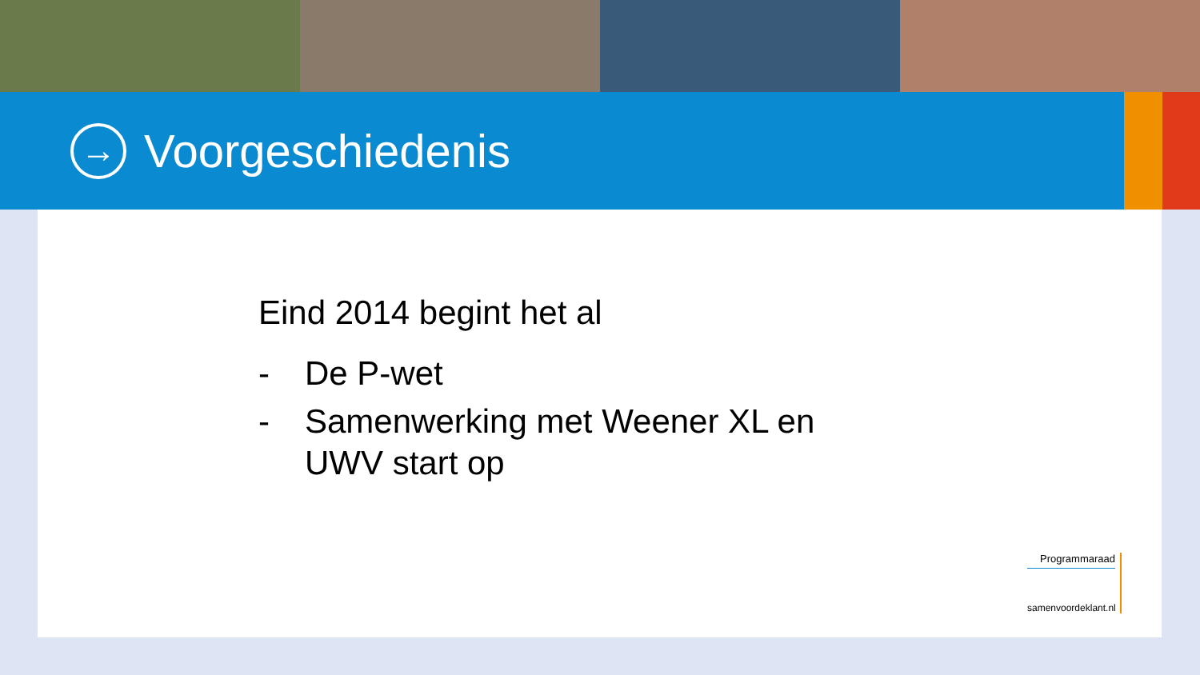→
Voorgeschiedenis
Eind 2014 begint het al
- De P-wet
- Samenwerking met Weener XL en
UWV start op
Programmaraad
samenvoordeklant.nl